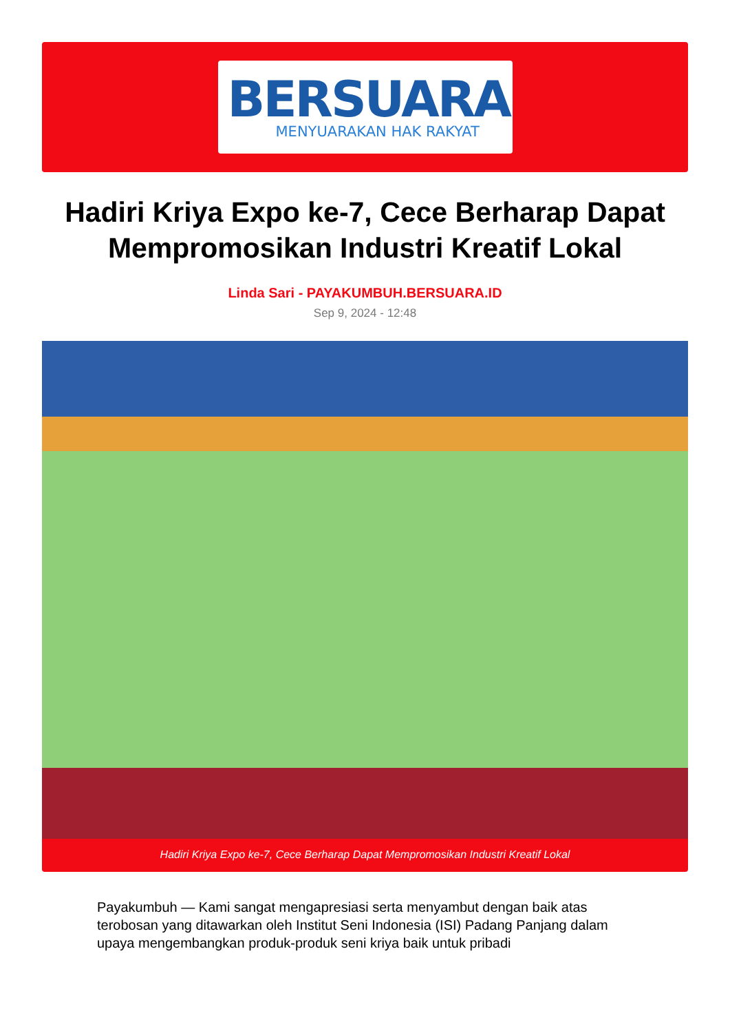BERSUARA
MENYUARAKAN HAK RAKYAT
Hadiri Kriya Expo ke-7, Cece Berharap Dapat Mempromosikan Industri Kreatif Lokal
Linda Sari - PAYAKUMBUH.BERSUARA.ID
Sep 9, 2024 - 12:48
Hadiri Kriya Expo ke-7, Cece Berharap Dapat Mempromosikan Industri Kreatif Lokal
Payakumbuh — Kami sangat mengapresiasi serta menyambut dengan baik atas terobosan yang ditawarkan oleh Institut Seni Indonesia (ISI) Padang Panjang dalam upaya mengembangkan produk-produk seni kriya baik untuk pribadi